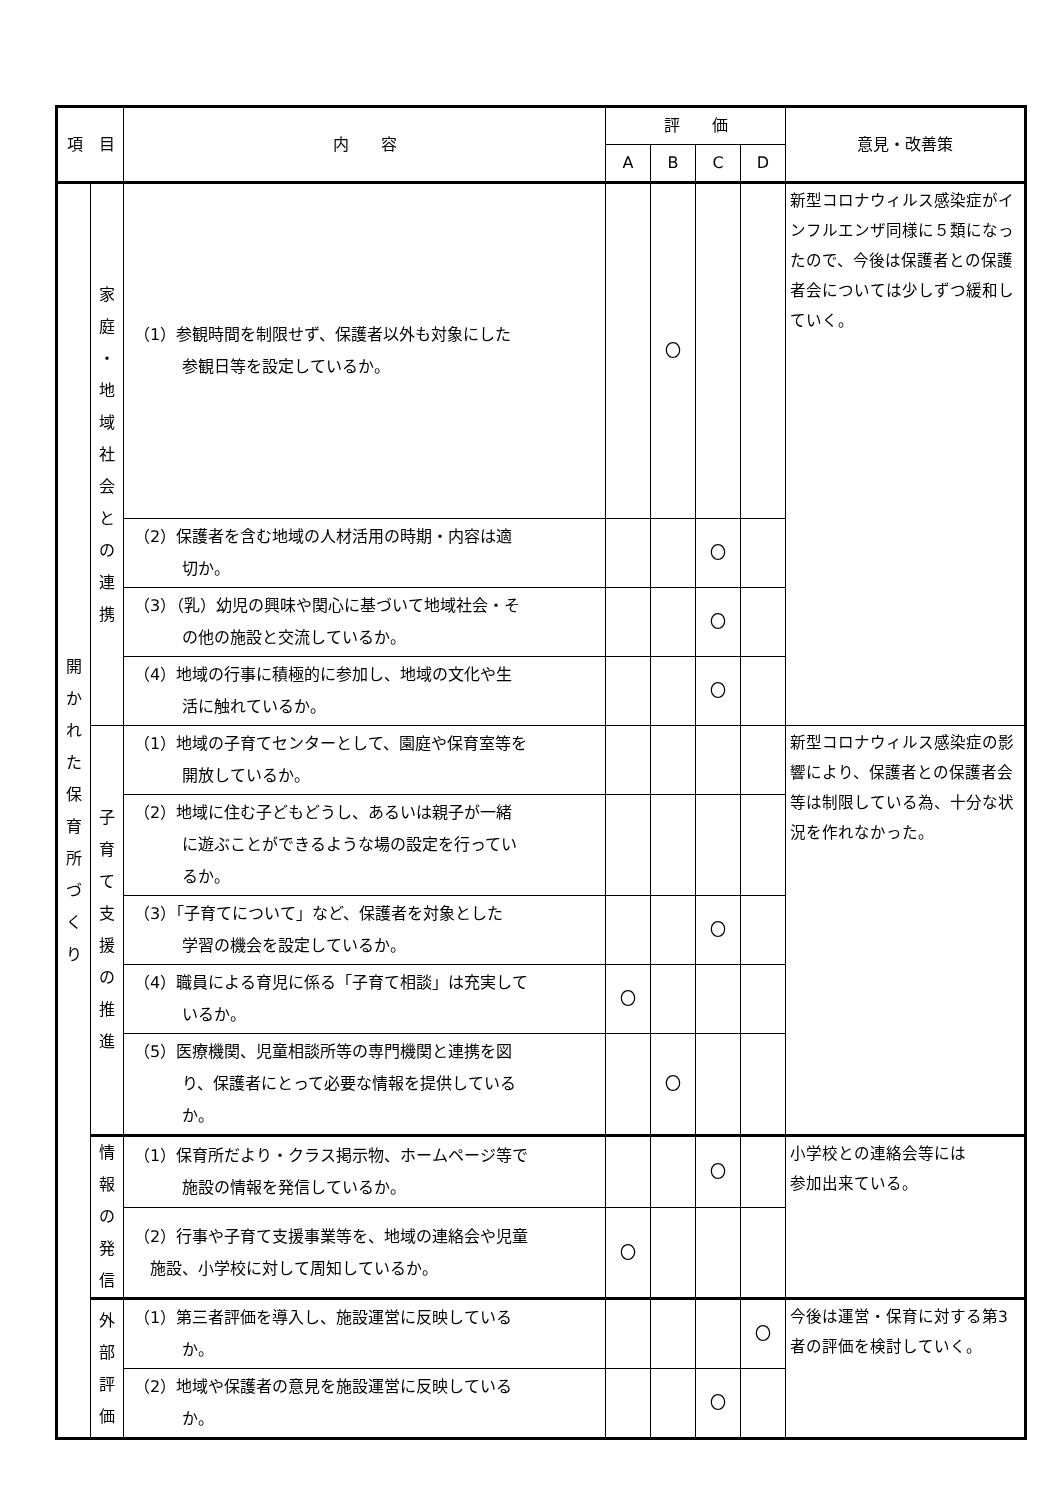| 項 目 | | 内 容 | 評 価 | | | | 意見・改善策 |
| --- | --- | --- | --- | --- | --- | --- | --- |
| | | | A | B | C | D | |
| 開 か れ た 保 育 所 づ く り | 家 庭 ・ 地 域 社 会 と の 連 携 | （1）参観時間を制限せず、保護者以外も対象にした 参観日等を設定しているか。 | | 〇 | | | 新型コロナウィルス感染症がインフルエンザ同様に５類になったので、今後は保護者との保護者会については少しずつ緩和していく。 |
| | | （2）保護者を含む地域の人材活用の時期・内容は適 切か。 | | | 〇 | | |
| | | （3）（乳）幼児の興味や関心に基づいて地域社会・そ の他の施設と交流しているか。 | | | 〇 | | |
| | | （4）地域の行事に積極的に参加し、地域の文化や生 活に触れているか。 | | | 〇 | | |
| | 子 育 て 支 援 の 推 進 | （1）地域の子育てセンターとして、園庭や保育室等を 開放しているか。 | | | | | 新型コロナウィルス感染症の影響により、保護者との保護者会等は制限している為、十分な状況を作れなかった。 |
| | | （2）地域に住む子どもどうし、あるいは親子が一緒 に遊ぶことができるような場の設定を行ってい るか。 | | | | | |
| | | （3）「子育てについて」など、保護者を対象とした 学習の機会を設定しているか。 | | | 〇 | | |
| | | （4）職員による育児に係る「子育て相談」は充実して いるか。 | 〇 | | | | |
| | | （5）医療機関、児童相談所等の専門機関と連携を図 り、保護者にとって必要な情報を提供している か。 | | 〇 | | | |
| | 情 報 の 発 信 | （1）保育所だより・クラス掲示物、ホームページ等で 施設の情報を発信しているか。 | | | 〇 | | 小学校との連絡会等には 参加出来ている。 |
| | | （2）行事や子育て支援事業等を、地域の連絡会や児童 施設、小学校に対して周知しているか。 | 〇 | | | | |
| | 外 部 評 価 | （1）第三者評価を導入し、施設運営に反映している か。 | | | | 〇 | 今後は運営・保育に対する第3者の評価を検討していく。 |
| | | （2）地域や保護者の意見を施設運営に反映している か。 | | | 〇 | | |